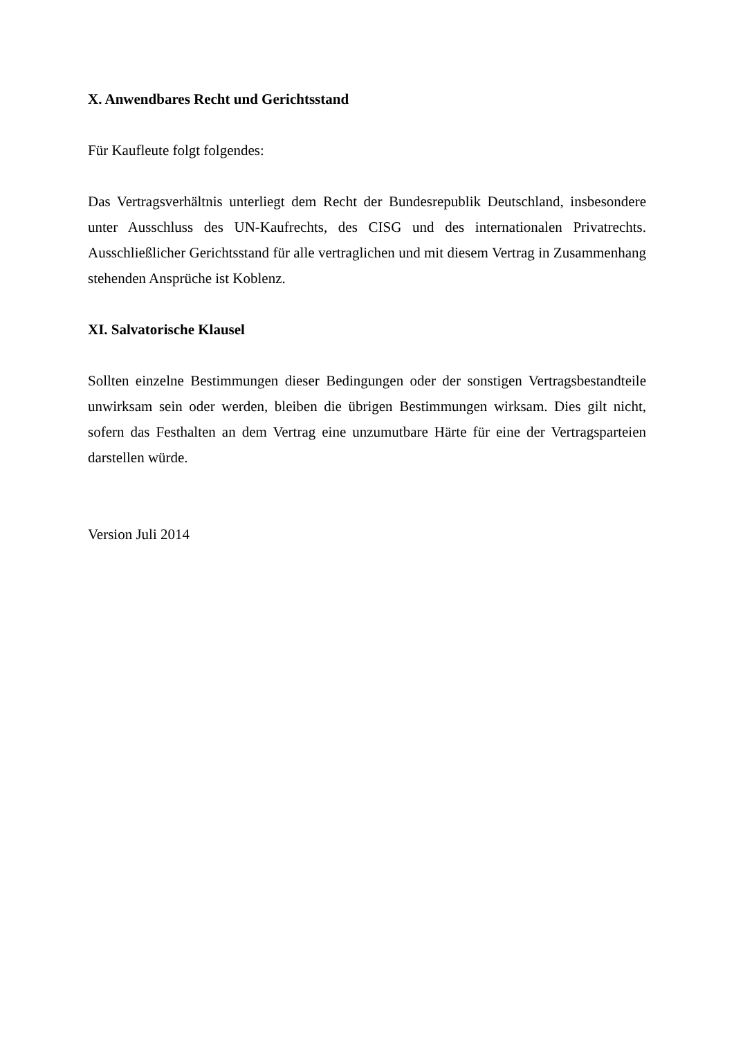X. Anwendbares Recht und Gerichtsstand
Für Kaufleute folgt folgendes:
Das Vertragsverhältnis unterliegt dem Recht der Bundesrepublik Deutschland, insbesondere unter Ausschluss des UN-Kaufrechts, des CISG und des internationalen Privatrechts. Ausschließlicher Gerichtsstand für alle vertraglichen und mit diesem Vertrag in Zusammenhang stehenden Ansprüche ist Koblenz.
XI. Salvatorische Klausel
Sollten einzelne Bestimmungen dieser Bedingungen oder der sonstigen Vertragsbestandteile unwirksam sein oder werden, bleiben die übrigen Bestimmungen wirksam. Dies gilt nicht, sofern das Festhalten an dem Vertrag eine unzumutbare Härte für eine der Vertragsparteien darstellen würde.
Version Juli 2014